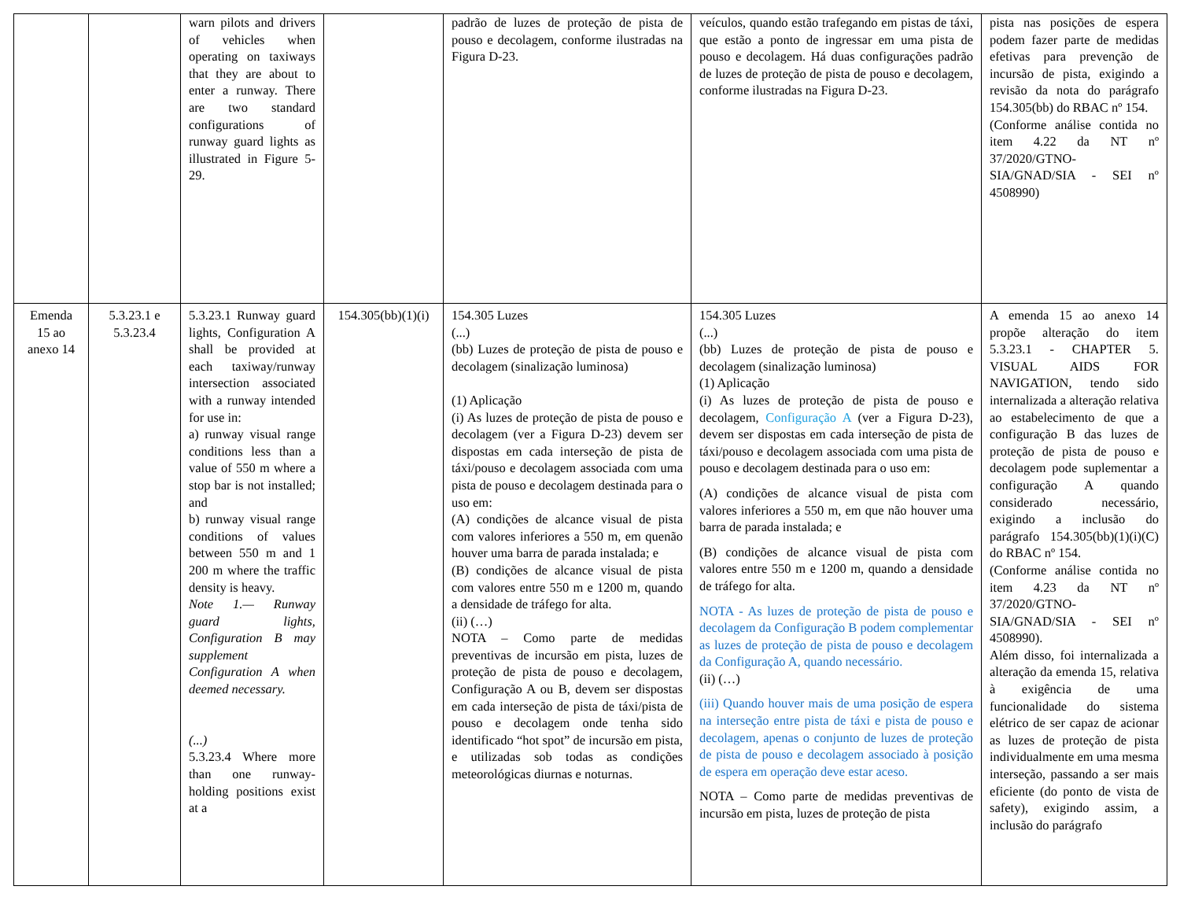| | | warn pilots and drivers of vehicles when operating on taxiways that they are about to enter a runway. There are two standard configurations of runway guard lights as illustrated in Figure 5-29. | | padrão de luzes de proteção de pista de pouso e decolagem, conforme ilustradas na Figura D-23. | veículos, quando estão trafegando em pistas de táxi, que estão a ponto de ingressar em uma pista de pouso e decolagem. Há duas configurações padrão de luzes de proteção de pista de pouso e decolagem, conforme ilustradas na Figura D-23. | pista nas posições de espera podem fazer parte de medidas efetivas para prevenção de incursão de pista, exigindo a revisão da nota do parágrafo 154.305(bb) do RBAC nº 154. (Conforme análise contida no item 4.22 da NT nº 37/2020/GTNO-SIA/GNAD/SIA - SEI nº 4508990) |
| Emenda 15 ao anexo 14 | 5.3.23.1 e 5.3.23.4 | 5.3.23.1 Runway guard lights, Configuration A shall be provided at each taxiway/runway intersection associated with a runway intended for use in: a) runway visual range conditions less than a value of 550 m where a stop bar is not installed; and b) runway visual range conditions of values between 550 m and 1 200 m where the traffic density is heavy. Note 1.— Runway guard lights, Configuration B may supplement Configuration A when deemed necessary. (...) 5.3.23.4 Where more than one runway-holding positions exist at a | 154.305(bb)(1)(i) | 154.305 Luzes (...) (bb) Luzes de proteção de pista de pouso e decolagem (sinalização luminosa) (1) Aplicação (i) As luzes de proteção de pista de pouso e decolagem (ver a Figura D-23) devem ser dispostas em cada interseção de pista de táxi/pouso e decolagem associada com uma pista de pouso e decolagem destinada para o uso em: (A) condições de alcance visual de pista com valores inferiores a 550 m, em quenão houver uma barra de parada instalada; e (B) condições de alcance visual de pista com valores entre 550 m e 1200 m, quando a densidade de tráfego for alta. (ii) (…) NOTA – Como parte de medidas preventivas de incursão em pista, luzes de proteção de pista de pouso e decolagem, Configuração A ou B, devem ser dispostas em cada interseção de pista de táxi/pista de pouso e decolagem onde tenha sido identificado “hot spot” de incursão em pista, e utilizadas sob todas as condições meteorológicas diurnas e noturnas. | 154.305 Luzes (...) (bb) Luzes de proteção de pista de pouso e decolagem (sinalização luminosa) (1) Aplicação (i) As luzes de proteção de pista de pouso e decolagem, Configuração A (ver a Figura D-23), devem ser dispostas em cada interseção de pista de táxi/pouso e decolagem associada com uma pista de pouso e decolagem destinada para o uso em: (A) condições de alcance visual de pista com valores inferiores a 550 m, em que não houver uma barra de parada instalada; e (B) condições de alcance visual de pista com valores entre 550 m e 1200 m, quando a densidade de tráfego for alta. NOTA - As luzes de proteção de pista de pouso e decolagem da Configuração B podem complementar as luzes de proteção de pista de pouso e decolagem da Configuração A, quando necessário. (ii) (…) (iii) Quando houver mais de uma posição de espera na interseção entre pista de táxi e pista de pouso e decolagem, apenas o conjunto de luzes de proteção de pista de pouso e decolagem associado à posição de espera em operação deve estar aceso. NOTA – Como parte de medidas preventivas de incursão em pista, luzes de proteção de pista | A emenda 15 ao anexo 14 propõe alteração do item 5.3.23.1 - CHAPTER 5. VISUAL AIDS FOR NAVIGATION, tendo sido internalizada a alteração relativa ao estabelecimento de que a configuração B das luzes de proteção de pista de pouso e decolagem pode suplementar a configuração A quando considerado necessário, exigindo a inclusão do parágrafo 154.305(bb)(1)(i)(C) do RBAC nº 154. (Conforme análise contida no item 4.23 da NT nº 37/2020/GTNO-SIA/GNAD/SIA - SEI nº 4508990). Além disso, foi internalizada a alteração da emenda 15, relativa à exigência de uma funcionalidade do sistema elétrico de ser capaz de acionar as luzes de proteção de pista individualmente em uma mesma interseção, passando a ser mais eficiente (do ponto de vista de safety), exigindo assim, a inclusão do parágrafo |